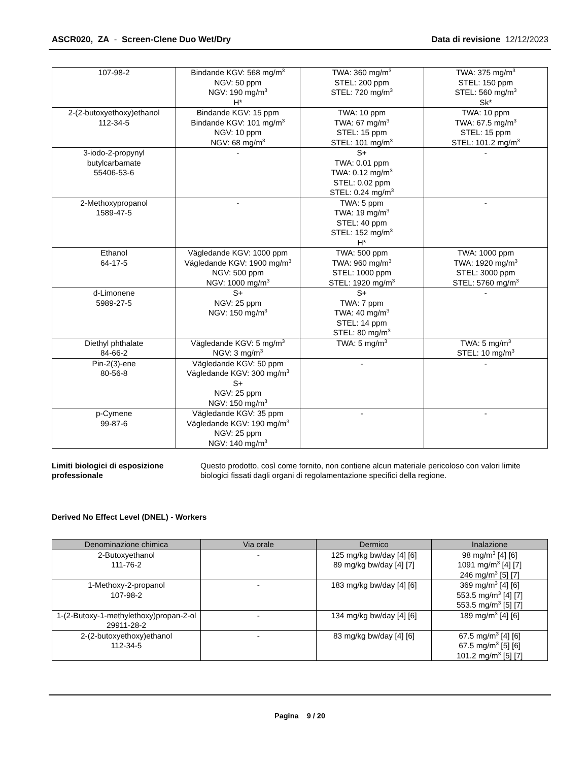ASCR020, ZA - Screen-Clene Duo Wet/Dry
Data di revisione 12/12/2023
| 107-98-2 | Bindande KGV: 568 mg/m<sup>3</sup> NGV: 50 ppm NGV: 190 mg/m<sup>3</sup> H* | TWA: 360 mg/m<sup>3</sup> STEL: 200 ppm STEL: 720 mg/m<sup>3</sup> | TWA: 375 mg/m<sup>3</sup> STEL: 150 ppm STEL: 560 mg/m<sup>3</sup> Sk* |
| 2-(2-butoxyethoxy)ethanol 112-34-5 | Bindande KGV: 15 ppm Bindande KGV: 101 mg/m<sup>3</sup> NGV: 10 ppm NGV: 68 mg/m<sup>3</sup> | TWA: 10 ppm TWA: 67 mg/m<sup>3</sup> STEL: 15 ppm STEL: 101 mg/m<sup>3</sup> | TWA: 10 ppm TWA: 67.5 mg/m<sup>3</sup> STEL: 15 ppm STEL: 101.2 mg/m<sup>3</sup> |
| 3-iodo-2-propynyl butylcarbamate 55406-53-6 | - | S+ TWA: 0.01 ppm TWA: 0.12 mg/m<sup>3</sup> STEL: 0.02 ppm STEL: 0.24 mg/m<sup>3</sup> | - |
| 2-Methoxypropanol 1589-47-5 | - | TWA: 5 ppm TWA: 19 mg/m<sup>3</sup> STEL: 40 ppm STEL: 152 mg/m<sup>3</sup> H* | - |
| Ethanol 64-17-5 | Vägledande KGV: 1000 ppm Vägledande KGV: 1900 mg/m<sup>3</sup> NGV: 500 ppm NGV: 1000 mg/m<sup>3</sup> | TWA: 500 ppm TWA: 960 mg/m<sup>3</sup> STEL: 1000 ppm STEL: 1920 mg/m<sup>3</sup> | TWA: 1000 ppm TWA: 1920 mg/m<sup>3</sup> STEL: 3000 ppm STEL: 5760 mg/m<sup>3</sup> |
| d-Limonene 5989-27-5 | S+ NGV: 25 ppm NGV: 150 mg/m<sup>3</sup> | S+ TWA: 7 ppm TWA: 40 mg/m<sup>3</sup> STEL: 14 ppm STEL: 80 mg/m<sup>3</sup> | - |
| Diethyl phthalate 84-66-2 | Vägledande KGV: 5 mg/m<sup>3</sup> NGV: 3 mg/m<sup>3</sup> | TWA: 5 mg/m<sup>3</sup> | TWA: 5 mg/m<sup>3</sup> STEL: 10 mg/m<sup>3</sup> |
| Pin-2(3)-ene 80-56-8 | Vägledande KGV: 50 ppm Vägledande KGV: 300 mg/m<sup>3</sup> S+ NGV: 25 ppm NGV: 150 mg/m<sup>3</sup> | - | - |
| p-Cymene 99-87-6 | Vägledande KGV: 35 ppm Vägledande KGV: 190 mg/m<sup>3</sup> NGV: 25 ppm NGV: 140 mg/m<sup>3</sup> | - | - |
Limiti biologici di esposizione professionale Questo prodotto, così come fornito, non contiene alcun materiale pericoloso con valori limite biologici fissati dagli organi di regolamentazione specifici della regione.
Derived No Effect Level (DNEL) - Workers
| Denominazione chimica | Via orale | Dermico | Inalazione |
| --- | --- | --- | --- |
| 2-Butoxyethanol 111-76-2 | - | 125 mg/kg bw/day [4] [6] 89 mg/kg bw/day [4] [7] | 98 mg/m<sup>3</sup> [4] [6] 1091 mg/m<sup>3</sup> [4] [7] 246 mg/m<sup>3</sup> [5] [7] |
| 1-Methoxy-2-propanol 107-98-2 | - | 183 mg/kg bw/day [4] [6] | 369 mg/m<sup>3</sup> [4] [6] 553.5 mg/m<sup>3</sup> [4] [7] 553.5 mg/m<sup>3</sup> [5] [7] |
| 1-(2-Butoxy-1-methylethoxy)propan-2-ol 29911-28-2 | - | 134 mg/kg bw/day [4] [6] | 189 mg/m<sup>3</sup> [4] [6] |
| 2-(2-butoxyethoxy)ethanol 112-34-5 | - | 83 mg/kg bw/day [4] [6] | 67.5 mg/m<sup>3</sup> [4] [6] 67.5 mg/m<sup>3</sup> [5] [6] 101.2 mg/m<sup>3</sup> [5] [7] |
Pagina 9 / 20